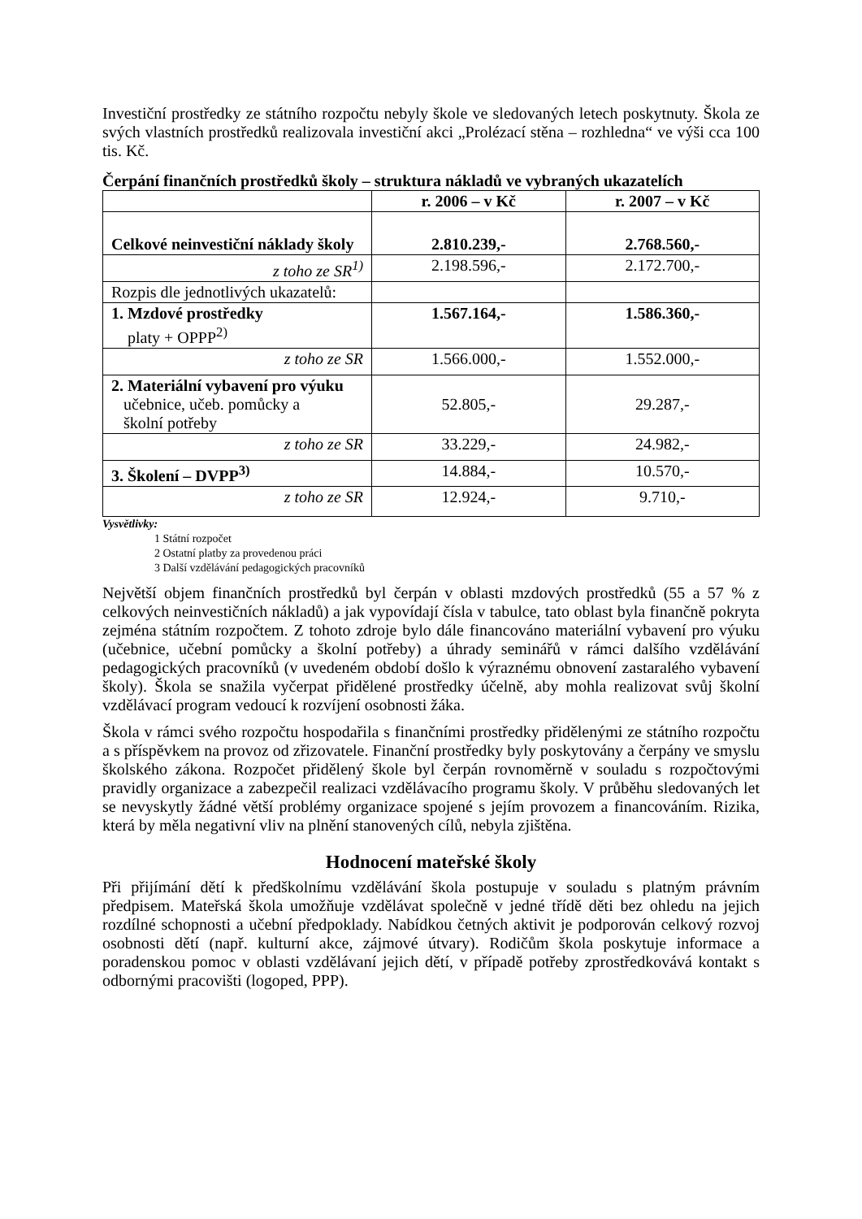Investiční prostředky ze státního rozpočtu nebyly škole ve sledovaných letech poskytnuty. Škola ze svých vlastních prostředků realizovala investiční akci „Prolézací stěna – rozhledna“ ve výši cca 100 tis. Kč.
Čerpání finančních prostředků školy – struktura nákladů ve vybraných ukazatelích
| | r. 2006 – v Kč | r. 2007 – v Kč |
| Celkové neinvestiční náklady školy | 2.810.239,- | 2.768.560,- |
| z toho ze SR<sup>1)</sup> | 2.198.596,- | 2.172.700,- |
| Rozpis dle jednotlivých ukazatelů: | | |
| 1. Mzdové prostředky platy + OPPP<sup>2)</sup> | 1.567.164,- | 1.586.360,- |
| z toho ze SR | 1.566.000,- | 1.552.000,- |
| 2. Materiální vybavení pro výuku učebnice, učeb. pomůcky a školní potřeby | 52.805,- | 29.287,- |
| z toho ze SR | 33.229,- | 24.982,- |
| 3. Školení – DVPP<sup>3)</sup> | 14.884,- | 10.570,- |
| z toho ze SR | 12.924,- | 9.710,- |
Vysvětlivky:
1 Státní rozpočet
2 Ostatní platby za provedenou práci
3 Další vzdělávání pedagogických pracovníků
Největší objem finančních prostředků byl čerpán v oblasti mzdových prostředků (55 a 57 % z celkových neinvestičních nákladů) a jak vypovídají čísla v tabulce, tato oblast byla finančně pokryta zejména státním rozpočtem. Z tohoto zdroje bylo dále financováno materiální vybavení pro výuku (učebnice, učební pomůcky a školní potřeby) a úhrady seminářů v rámci dalšího vzdělávání pedagogických pracovníků (v uvedeném období došlo k výraznému obnovení zastaralého vybavení školy). Škola se snažila vyčerpat přidělené prostředky účelně, aby mohla realizovat svůj školní vzdělávací program vedoucí k rozvíjení osobnosti žáka.
Škola v rámci svého rozpočtu hospodařila s finančními prostředky přidělenými ze státního rozpočtu a s příspěvkem na provoz od zřizovatele. Finanční prostředky byly poskytovány a čerpány ve smyslu školského zákona. Rozpočet přidělený škole byl čerpán rovnoměrně v souladu s rozpočtovými pravidly organizace a zabezpečil realizaci vzdělávacího programu školy. V průběhu sledovaných let se nevyskytly žádné větší problémy organizace spojené s jejím provozem a financováním. Rizika, která by měla negativní vliv na plnění stanovených cílů, nebyla zjištěna.
Hodnocení mateřské školy
Při přijímání dětí k předškolnímu vzdělávání škola postupuje v souladu s platným právním předpisem. Mateřská škola umožňuje vzdělávat společně v jedné třídě děti bez ohledu na jejich rozdílné schopnosti a učební předpoklady. Nabídkou četných aktivit je podporován celkový rozvoj osobnosti dětí (např. kulturní akce, zájmové útvary). Rodičům škola poskytuje informace a poradenskou pomoc v oblasti vzdělávaní jejich dětí, v případě potřeby zprostředkovává kontakt s odbornými pracovišti (logoped, PPP).